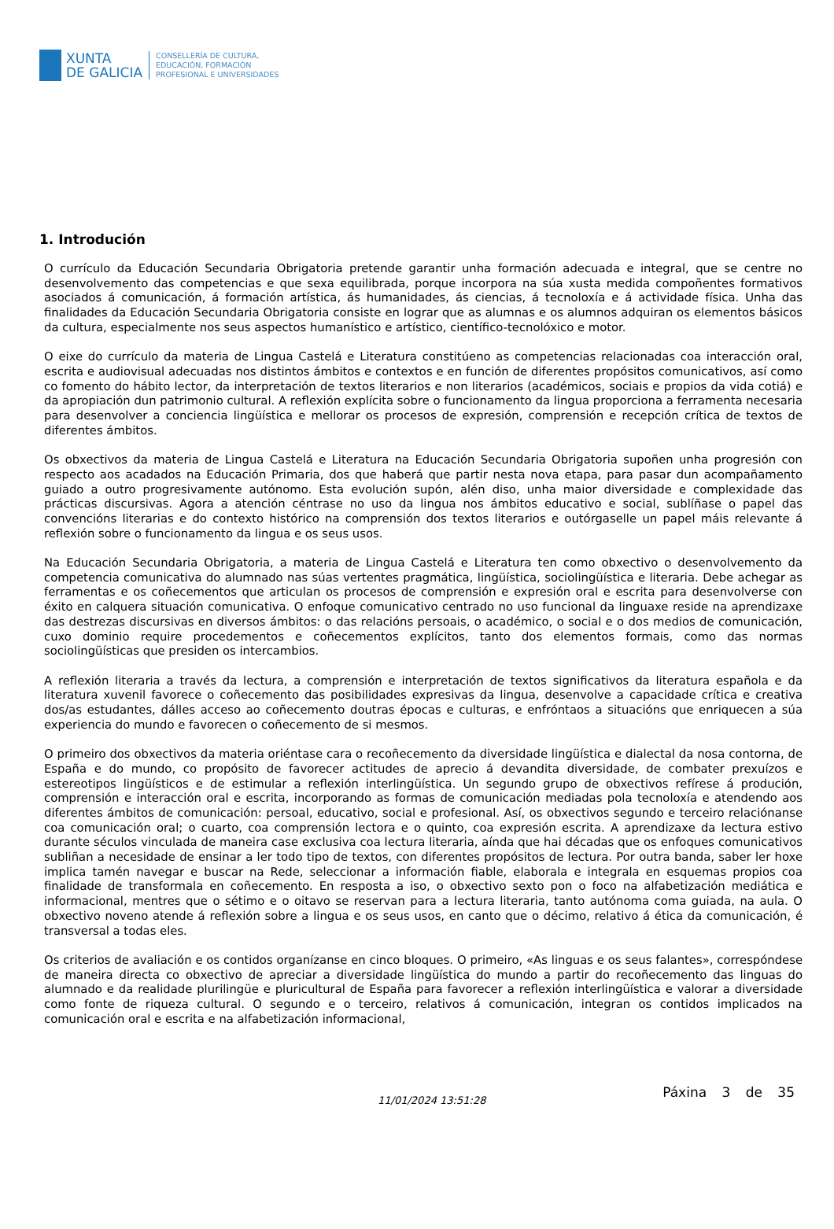XUNTA
DE GALICIA
CONSELLERÍA DE CULTURA,
EDUCACIÓN, FORMACIÓN
PROFESIONAL E UNIVERSIDADES
1. Introdución
O currículo da Educación Secundaria Obrigatoria pretende garantir unha formación adecuada e integral, que se centre no desenvolvemento das competencias e que sexa equilibrada, porque incorpora na súa xusta medida compoñentes formativos asociados á comunicación, á formación artística, ás humanidades, ás ciencias, á tecnoloxía e á actividade física. Unha das finalidades da Educación Secundaria Obrigatoria consiste en lograr que as alumnas e os alumnos adquiran os elementos básicos da cultura, especialmente nos seus aspectos humanístico e artístico, científico-tecnolóxico e motor.
O eixe do currículo da materia de Lingua Castelá e Literatura constitúeno as competencias relacionadas coa interacción oral, escrita e audiovisual adecuadas nos distintos ámbitos e contextos e en función de diferentes propósitos comunicativos, así como co fomento do hábito lector, da interpretación de textos literarios e non literarios (académicos, sociais e propios da vida cotiá) e da apropiación dun patrimonio cultural. A reflexión explícita sobre o funcionamento da lingua proporciona a ferramenta necesaria para desenvolver a conciencia lingüística e mellorar os procesos de expresión, comprensión e recepción crítica de textos de diferentes ámbitos.
Os obxectivos da materia de Lingua Castelá e Literatura na Educación Secundaria Obrigatoria supoñen unha progresión con respecto aos acadados na Educación Primaria, dos que haberá que partir nesta nova etapa, para pasar dun acompañamento guiado a outro progresivamente autónomo. Esta evolución supón, alén diso, unha maior diversidade e complexidade das prácticas discursivas. Agora a atención céntrase no uso da lingua nos ámbitos educativo e social, sublíñase o papel das convencións literarias e do contexto histórico na comprensión dos textos literarios e outórgaselle un papel máis relevante á reflexión sobre o funcionamento da lingua e os seus usos.
Na Educación Secundaria Obrigatoria, a materia de Lingua Castelá e Literatura ten como obxectivo o desenvolvemento da competencia comunicativa do alumnado nas súas vertentes pragmática, lingüística, sociolingüística e literaria. Debe achegar as ferramentas e os coñecementos que articulan os procesos de comprensión e expresión oral e escrita para desenvolverse con éxito en calquera situación comunicativa. O enfoque comunicativo centrado no uso funcional da linguaxe reside na aprendizaxe das destrezas discursivas en diversos ámbitos: o das relacións persoais, o académico, o social e o dos medios de comunicación, cuxo dominio require procedementos e coñecementos explícitos, tanto dos elementos formais, como das normas sociolingüísticas que presiden os intercambios.
A reflexión literaria a través da lectura, a comprensión e interpretación de textos significativos da literatura española e da literatura xuvenil favorece o coñecemento das posibilidades expresivas da lingua, desenvolve a capacidade crítica e creativa dos/as estudantes, dálles acceso ao coñecemento doutras épocas e culturas, e enfróntaos a situacións que enriquecen a súa experiencia do mundo e favorecen o coñecemento de si mesmos.
O primeiro dos obxectivos da materia oriéntase cara o recoñecemento da diversidade lingüística e dialectal da nosa contorna, de España e do mundo, co propósito de favorecer actitudes de aprecio á devandita diversidade, de combater prexuízos e estereotipos lingüísticos e de estimular a reflexión interlingüística. Un segundo grupo de obxectivos refírese á produción, comprensión e interacción oral e escrita, incorporando as formas de comunicación mediadas pola tecnoloxía e atendendo aos diferentes ámbitos de comunicación: persoal, educativo, social e profesional. Así, os obxectivos segundo e terceiro relaciónanse coa comunicación oral; o cuarto, coa comprensión lectora e o quinto, coa expresión escrita. A aprendizaxe da lectura estivo durante séculos vinculada de maneira case exclusiva coa lectura literaria, aínda que hai décadas que os enfoques comunicativos subliñan a necesidade de ensinar a ler todo tipo de textos, con diferentes propósitos de lectura. Por outra banda, saber ler hoxe implica tamén navegar e buscar na Rede, seleccionar a información fiable, elaborala e integrala en esquemas propios coa finalidade de transformala en coñecemento. En resposta a iso, o obxectivo sexto pon o foco na alfabetización mediática e informacional, mentres que o sétimo e o oitavo se reservan para a lectura literaria, tanto autónoma coma guiada, na aula. O obxectivo noveno atende á reflexión sobre a lingua e os seus usos, en canto que o décimo, relativo á ética da comunicación, é transversal a todas eles.
Os criterios de avaliación e os contidos organízanse en cinco bloques. O primeiro, «As linguas e os seus falantes», correspóndese de maneira directa co obxectivo de apreciar a diversidade lingüística do mundo a partir do recoñecemento das linguas do alumnado e da realidade plurilingüe e pluricultural de España para favorecer a reflexión interlingüística e valorar a diversidade como fonte de riqueza cultural. O segundo e o terceiro, relativos á comunicación, integran os contidos implicados na comunicación oral e escrita e na alfabetización informacional,
11/01/2024 13:51:28 Páxina 3 de 35